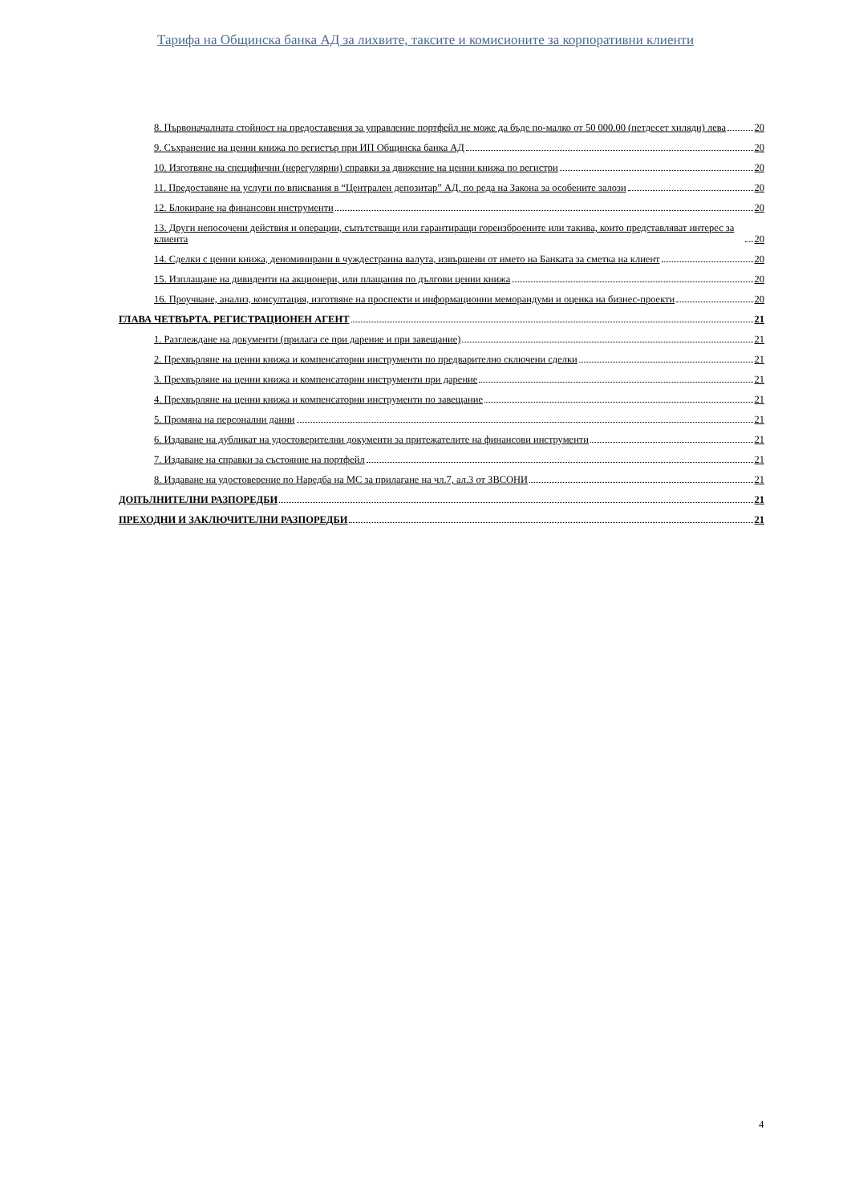Тарифа на Общинска банка АД за лихвите, таксите и комисионите за корпоративни клиенти
8. Първоначалната стойност на предоставения за управление портфейл не може да бъде по-малко от 50 000.00 (петдесет хиляди) лева 20
9. Съхранение на ценни книжа по регистър при ИП Общинска банка АД 20
10. Изготвяне на специфични (нерегулярни) справки за движение на ценни книжа по регистри 20
11. Предоставяне на услуги по вписвания в “Централен депозитар” АД, по реда на Закона за особените залози 20
12. Блокиране на финансови инструменти 20
13. Други непосочени действия и операции, съпътстващи или гарантиращи гореизброените или такива, които представляват интерес за клиента 20
14. Сделки с ценни книжа, деноминирани в чуждестранна валута, извършени от името на Банката за сметка на клиент 20
15. Изплащане на дивиденти на акционери, или плащания по дългови ценни книжа 20
16. Проучване, анализ, консултация, изготвяне на проспекти и информационни меморандуми и оценка на бизнес-проекти 20
ГЛАВА ЧЕТВЪРТА. РЕГИСТРАЦИОНЕН АГЕНТ 21
1. Разглеждане на документи (прилага се при дарение и при завещание) 21
2. Прехвърляне на ценни книжа и компенсаторни инструменти по предварително сключени сделки 21
3. Прехвърляне на ценни книжа и компенсаторни инструменти при дарение 21
4. Прехвърляне на ценни книжа и компенсаторни инструменти по завещание 21
5. Промяна на персонални данни 21
6. Издаване на дубликат на удостоверителни документи за притежателите на финансови инструменти 21
7. Издаване на справки за състояние на портфейл 21
8. Издаване на удостоверение по Наредба на МС за прилагане на чл.7, ал.3 от ЗВСОНИ 21
ДОПЪЛНИТЕЛНИ РАЗПОРЕДБИ 21
ПРЕХОДНИ И ЗАКЛЮЧИТЕЛНИ РАЗПОРЕДБИ 21
4